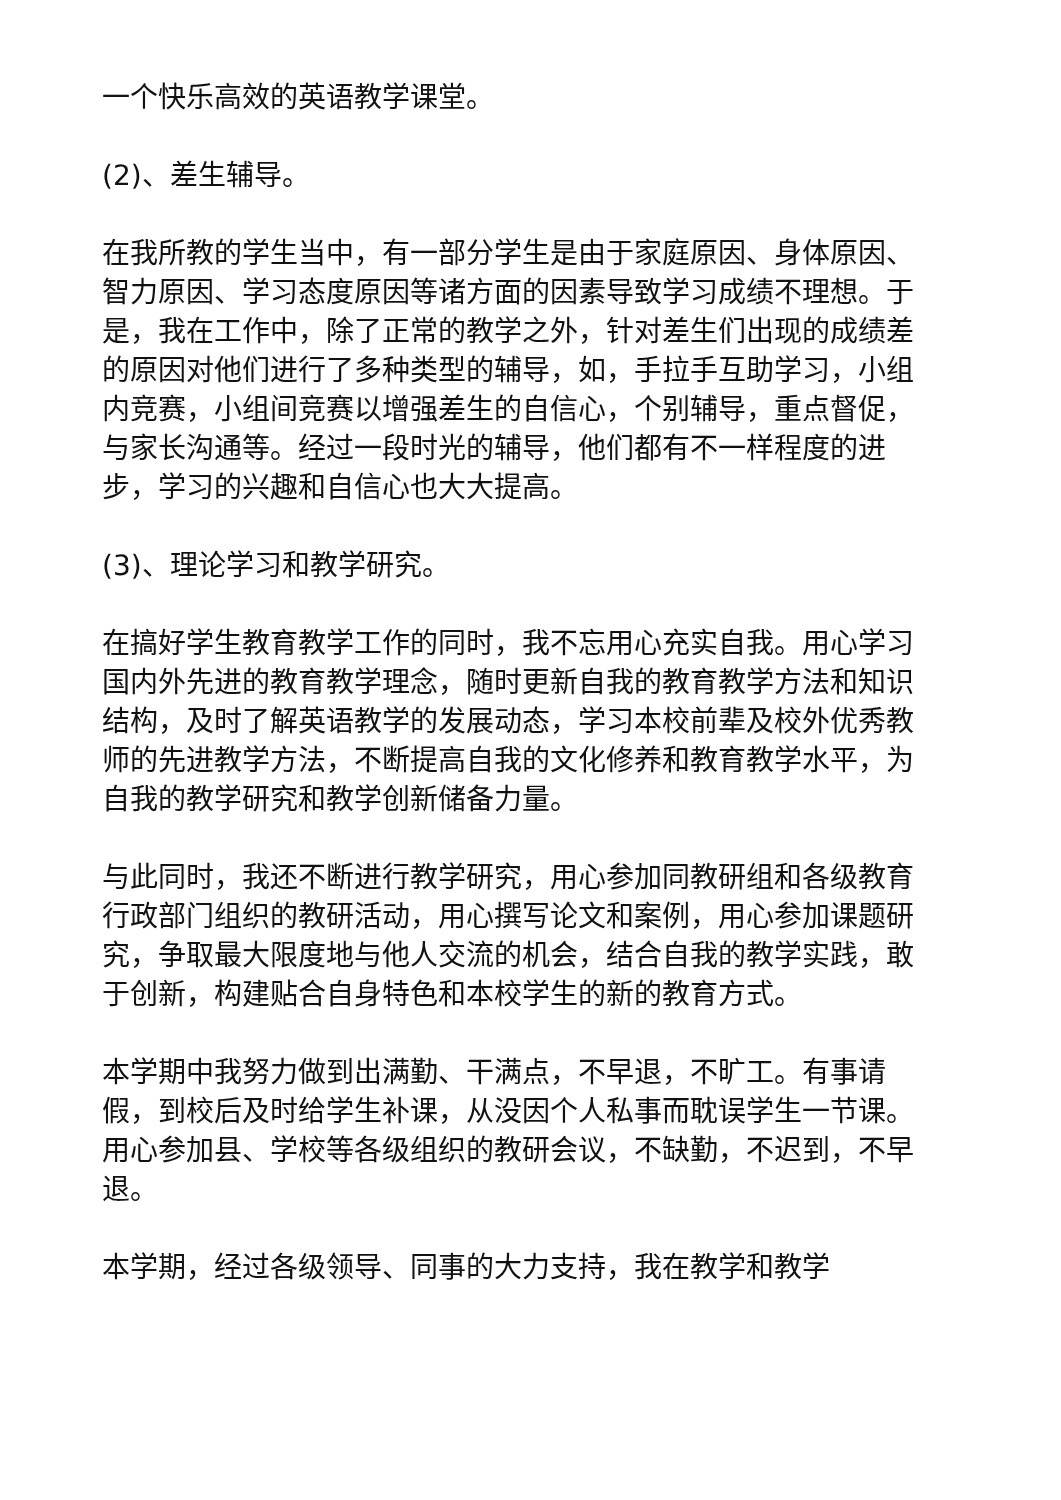一个快乐高效的英语教学课堂。
(2)、差生辅导。
在我所教的学生当中，有一部分学生是由于家庭原因、身体原因、智力原因、学习态度原因等诸方面的因素导致学习成绩不理想。于是，我在工作中，除了正常的教学之外，针对差生们出现的成绩差的原因对他们进行了多种类型的辅导，如，手拉手互助学习，小组内竞赛，小组间竞赛以增强差生的自信心，个别辅导，重点督促，与家长沟通等。经过一段时光的辅导，他们都有不一样程度的进步，学习的兴趣和自信心也大大提高。
(3)、理论学习和教学研究。
在搞好学生教育教学工作的同时，我不忘用心充实自我。用心学习国内外先进的教育教学理念，随时更新自我的教育教学方法和知识结构，及时了解英语教学的发展动态，学习本校前辈及校外优秀教师的先进教学方法，不断提高自我的文化修养和教育教学水平，为自我的教学研究和教学创新储备力量。
与此同时，我还不断进行教学研究，用心参加同教研组和各级教育行政部门组织的教研活动，用心撰写论文和案例，用心参加课题研究，争取最大限度地与他人交流的机会，结合自我的教学实践，敢于创新，构建贴合自身特色和本校学生的新的教育方式。
本学期中我努力做到出满勤、干满点，不早退，不旷工。有事请假，到校后及时给学生补课，从没因个人私事而耽误学生一节课。用心参加县、学校等各级组织的教研会议，不缺勤，不迟到，不早退。
本学期，经过各级领导、同事的大力支持，我在教学和教学